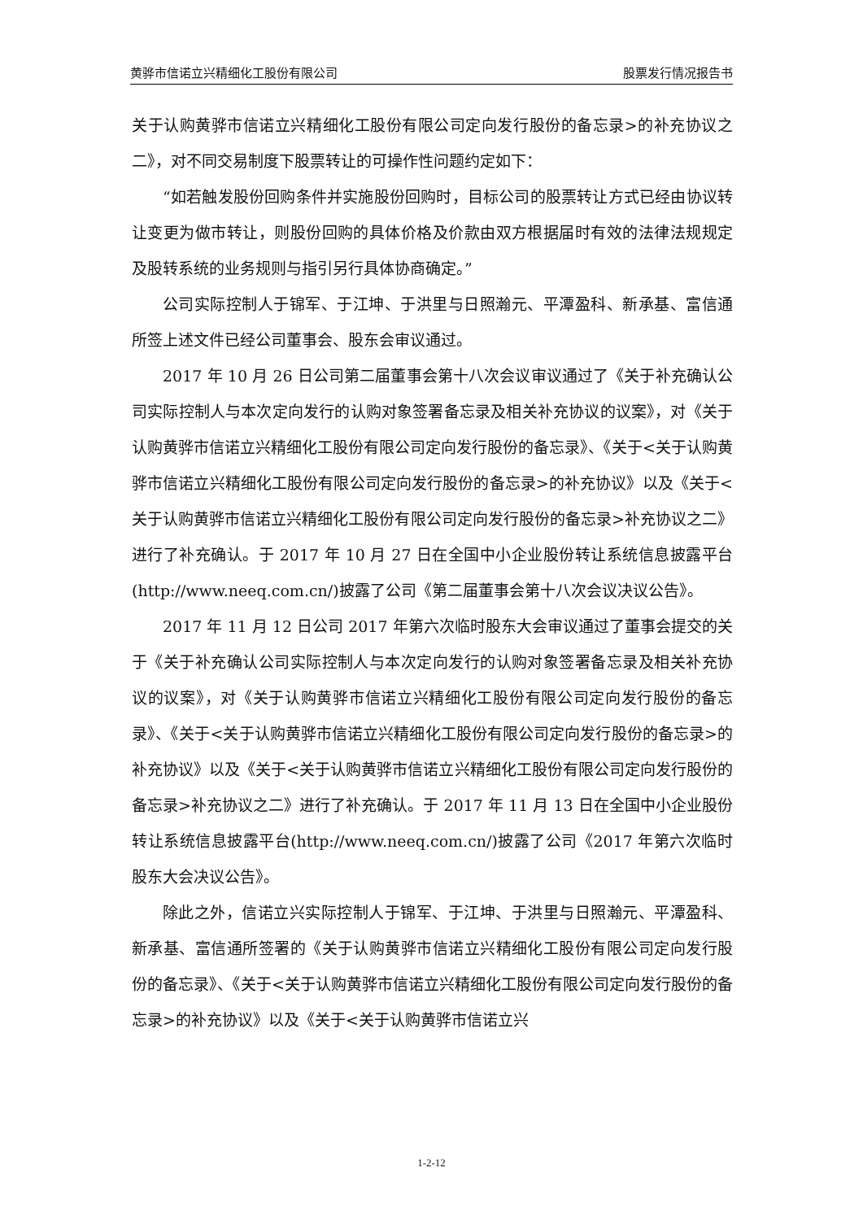黄骅市信诺立兴精细化工股份有限公司 股票发行情况报告书
关于认购黄骅市信诺立兴精细化工股份有限公司定向发行股份的备忘录>的补充协议之二》，对不同交易制度下股票转让的可操作性问题约定如下：
“如若触发股份回购条件并实施股份回购时，目标公司的股票转让方式已经由协议转让变更为做市转让，则股份回购的具体价格及价款由双方根据届时有效的法律法规规定及股转系统的业务规则与指引另行具体协商确定。”
公司实际控制人于锦军、于江坤、于洪里与日照瀚元、平潭盈科、新承基、富信通所签上述文件已经公司董事会、股东会审议通过。
2017 年 10 月 26 日公司第二届董事会第十八次会议审议通过了《关于补充确认公司实际控制人与本次定向发行的认购对象签署备忘录及相关补充协议的议案》，对《关于认购黄骅市信诺立兴精细化工股份有限公司定向发行股份的备忘录》、《关于<关于认购黄骅市信诺立兴精细化工股份有限公司定向发行股份的备忘录>的补充协议》以及《关于<关于认购黄骅市信诺立兴精细化工股份有限公司定向发行股份的备忘录>补充协议之二》进行了补充确认。于 2017 年 10 月 27 日在全国中小企业股份转让系统信息披露平台(http://www.neeq.com.cn/)披露了公司《第二届董事会第十八次会议决议公告》。
2017 年 11 月 12 日公司 2017 年第六次临时股东大会审议通过了董事会提交的关于《关于补充确认公司实际控制人与本次定向发行的认购对象签署备忘录及相关补充协议的议案》，对《关于认购黄骅市信诺立兴精细化工股份有限公司定向发行股份的备忘录》、《关于<关于认购黄骅市信诺立兴精细化工股份有限公司定向发行股份的备忘录>的补充协议》以及《关于<关于认购黄骅市信诺立兴精细化工股份有限公司定向发行股份的备忘录>补充协议之二》进行了补充确认。于 2017 年 11 月 13 日在全国中小企业股份转让系统信息披露平台(http://www.neeq.com.cn/)披露了公司《2017 年第六次临时股东大会决议公告》。
除此之外，信诺立兴实际控制人于锦军、于江坤、于洪里与日照瀚元、平潭盈科、新承基、富信通所签署的《关于认购黄骅市信诺立兴精细化工股份有限公司定向发行股份的备忘录》、《关于<关于认购黄骅市信诺立兴精细化工股份有限公司定向发行股份的备忘录>的补充协议》以及《关于<关于认购黄骅市信诺立兴
1-2-12